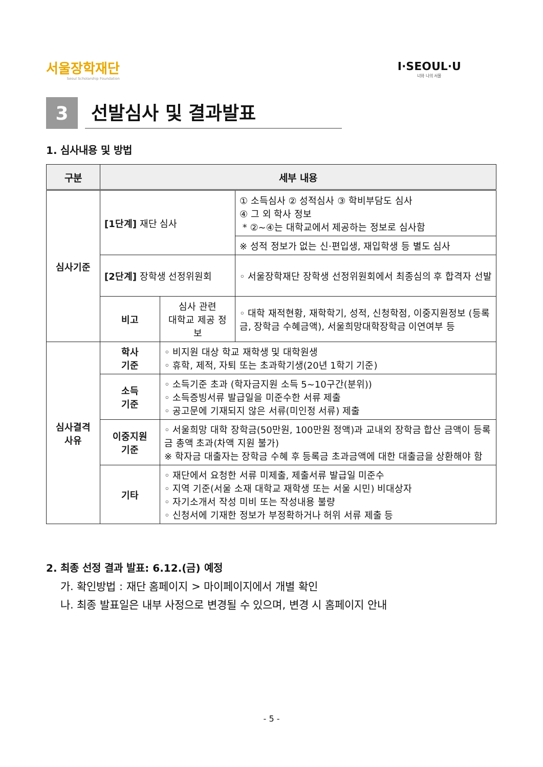서울장학재단
Seoul Scholarship Foundation
I·SEOUL·U
너와 나의 서울
3
선발심사 및 결과발표
1. 심사내용 및 방법
| 구분 | 세부 내용 | | |
| --- | --- | --- | --- |
| 심사기준 | [1단계] 재단 심사 | | ① 소득심사 ② 성적심사 ③ 학비부담도 심사 ④ 그 외 학사 정보 * ②~④는 대학교에서 제공하는 정보로 심사함 |
| | | | ※ 성적 정보가 없는 신·편입생, 재입학생 등 별도 심사 |
| | [2단계] 장학생 선정위원회 | | ◦ 서울장학재단 장학생 선정위원회에서 최종심의 후 합격자 선발 |
| | 비고 | 심사 관련 대학교 제공 정보 | ◦ 대학 재적현황, 재학학기, 성적, 신청학점, 이중지원정보 (등록금, 장학금 수혜금액), 서울희망대학장학금 이연여부 등 |
| 심사결격 사유 | 학사 기준 | ◦ 비지원 대상 학교 재학생 및 대학원생 ◦ 휴학, 제적, 자퇴 또는 초과학기생(20년 1학기 기준) | |
| | 소득 기준 | ◦ 소득기준 초과 (학자금지원 소득 5~10구간(분위)) ◦ 소득증빙서류 발급일을 미준수한 서류 제출 ◦ 공고문에 기재되지 않은 서류(미인정 서류) 제출 | |
| | 이중지원 기준 | ◦ 서울희망 대학 장학금(50만원, 100만원 정액)과 교내외 장학금 합산 금액이 등록금 총액 초과(차액 지원 불가) ※ 학자금 대출자는 장학금 수혜 후 등록금 초과금액에 대한 대출금을 상환해야 함 | |
| | 기타 | ◦ 재단에서 요청한 서류 미제출, 제출서류 발급일 미준수 ◦ 지역 기준(서울 소재 대학교 재학생 또는 서울 시민) 비대상자 ◦ 자기소개서 작성 미비 또는 작성내용 불량 ◦ 신청서에 기재한 정보가 부정확하거나 허위 서류 제출 등 | |
2. 최종 선정 결과 발표: 6.12.(금) 예정
가. 확인방법 : 재단 홈페이지 > 마이페이지에서 개별 확인
나. 최종 발표일은 내부 사정으로 변경될 수 있으며, 변경 시 홈페이지 안내
- 5 -